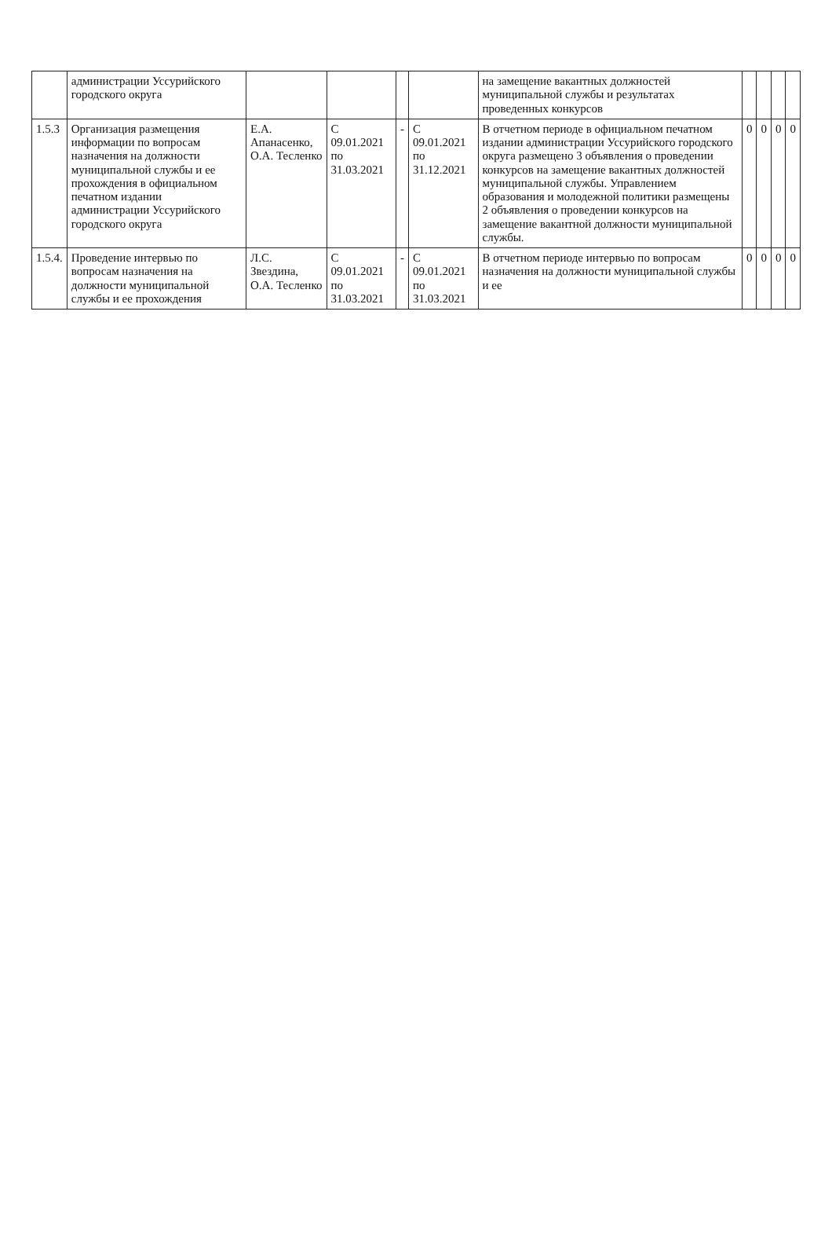| | администрации Уссурийского городского округа | | | | | на замещение вакантных должностей муниципальной службы и результатах проведенных конкурсов | | | | |
| 1.5.3 | Организация размещения информации по вопросам назначения на должности муниципальной службы и ее прохождения в официальном печатном издании администрации Уссурийского городского округа | Е.А. Апанасенко, О.А. Тесленко | С 09.01.2021 по 31.03.2021 | - | С 09.01.2021 по 31.12.2021 | В отчетном периоде в официальном печатном издании администрации Уссурийского городского округа размещено 3 объявления о проведении конкурсов на замещение вакантных должностей муниципальной службы. Управлением образования и молодежной политики размещены 2 объявления о проведении конкурсов на замещение вакантной должности муниципальной службы. | 0 | 0 | 0 | 0 |
| 1.5.4. | Проведение интервью по вопросам назначения на должности муниципальной службы и ее прохождения | Л.С. Звездина, О.А. Тесленко | С 09.01.2021 по 31.03.2021 | - | С 09.01.2021 по 31.03.2021 | В отчетном периоде интервью по вопросам назначения на должности муниципальной службы и ее | 0 | 0 | 0 | 0 |